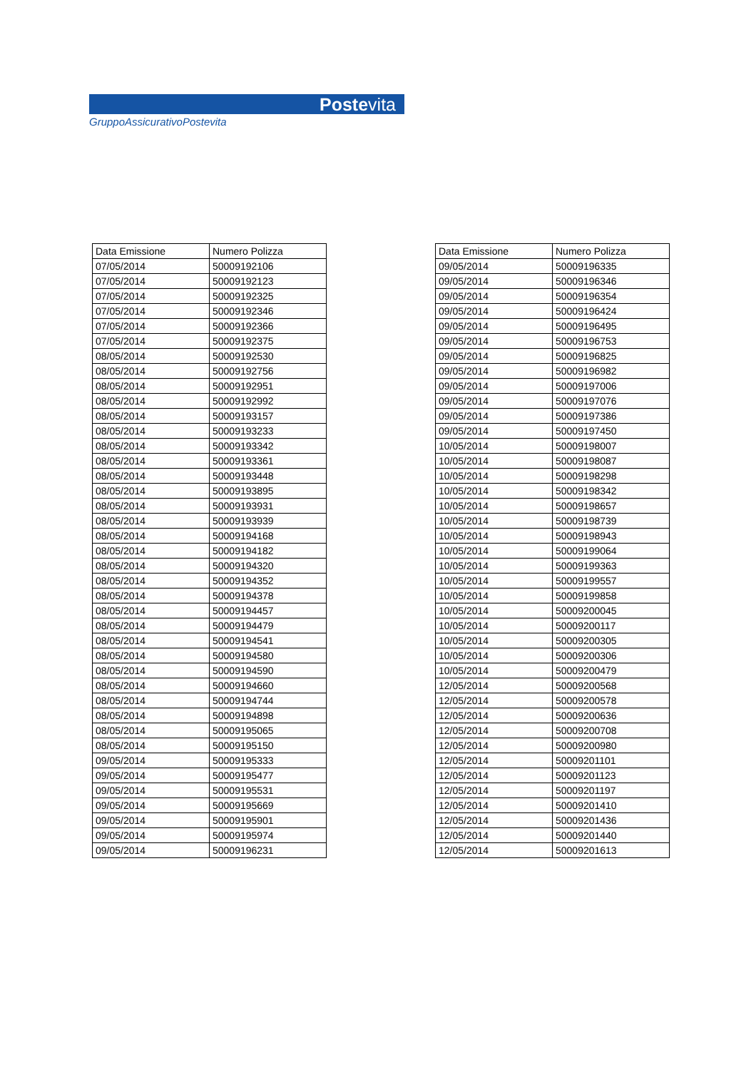Postevita
GruppoAssicurativoPostevita
| Data Emissione | Numero Polizza |
| --- | --- |
| 07/05/2014 | 50009192106 |
| 07/05/2014 | 50009192123 |
| 07/05/2014 | 50009192325 |
| 07/05/2014 | 50009192346 |
| 07/05/2014 | 50009192366 |
| 07/05/2014 | 50009192375 |
| 08/05/2014 | 50009192530 |
| 08/05/2014 | 50009192756 |
| 08/05/2014 | 50009192951 |
| 08/05/2014 | 50009192992 |
| 08/05/2014 | 50009193157 |
| 08/05/2014 | 50009193233 |
| 08/05/2014 | 50009193342 |
| 08/05/2014 | 50009193361 |
| 08/05/2014 | 50009193448 |
| 08/05/2014 | 50009193895 |
| 08/05/2014 | 50009193931 |
| 08/05/2014 | 50009193939 |
| 08/05/2014 | 50009194168 |
| 08/05/2014 | 50009194182 |
| 08/05/2014 | 50009194320 |
| 08/05/2014 | 50009194352 |
| 08/05/2014 | 50009194378 |
| 08/05/2014 | 50009194457 |
| 08/05/2014 | 50009194479 |
| 08/05/2014 | 50009194541 |
| 08/05/2014 | 50009194580 |
| 08/05/2014 | 50009194590 |
| 08/05/2014 | 50009194660 |
| 08/05/2014 | 50009194744 |
| 08/05/2014 | 50009194898 |
| 08/05/2014 | 50009195065 |
| 08/05/2014 | 50009195150 |
| 09/05/2014 | 50009195333 |
| 09/05/2014 | 50009195477 |
| 09/05/2014 | 50009195531 |
| 09/05/2014 | 50009195669 |
| 09/05/2014 | 50009195901 |
| 09/05/2014 | 50009195974 |
| 09/05/2014 | 50009196231 |
| Data Emissione | Numero Polizza |
| --- | --- |
| 09/05/2014 | 50009196335 |
| 09/05/2014 | 50009196346 |
| 09/05/2014 | 50009196354 |
| 09/05/2014 | 50009196424 |
| 09/05/2014 | 50009196495 |
| 09/05/2014 | 50009196753 |
| 09/05/2014 | 50009196825 |
| 09/05/2014 | 50009196982 |
| 09/05/2014 | 50009197006 |
| 09/05/2014 | 50009197076 |
| 09/05/2014 | 50009197386 |
| 09/05/2014 | 50009197450 |
| 10/05/2014 | 50009198007 |
| 10/05/2014 | 50009198087 |
| 10/05/2014 | 50009198298 |
| 10/05/2014 | 50009198342 |
| 10/05/2014 | 50009198657 |
| 10/05/2014 | 50009198739 |
| 10/05/2014 | 50009198943 |
| 10/05/2014 | 50009199064 |
| 10/05/2014 | 50009199363 |
| 10/05/2014 | 50009199557 |
| 10/05/2014 | 50009199858 |
| 10/05/2014 | 50009200045 |
| 10/05/2014 | 50009200117 |
| 10/05/2014 | 50009200305 |
| 10/05/2014 | 50009200306 |
| 10/05/2014 | 50009200479 |
| 12/05/2014 | 50009200568 |
| 12/05/2014 | 50009200578 |
| 12/05/2014 | 50009200636 |
| 12/05/2014 | 50009200708 |
| 12/05/2014 | 50009200980 |
| 12/05/2014 | 50009201101 |
| 12/05/2014 | 50009201123 |
| 12/05/2014 | 50009201197 |
| 12/05/2014 | 50009201410 |
| 12/05/2014 | 50009201436 |
| 12/05/2014 | 50009201440 |
| 12/05/2014 | 50009201613 |